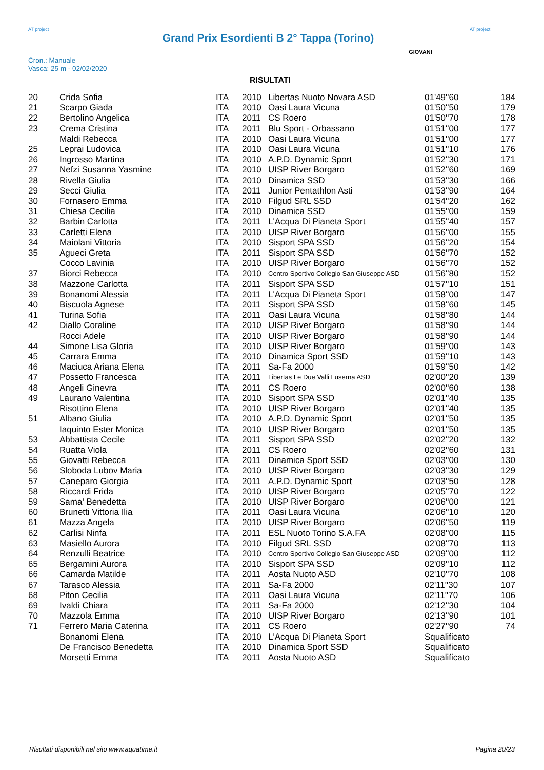AT project
Grand Prix Esordienti B 2° Tappa (Torino)
AT project
Cron.: Manuale
Vasca: 25 m - 02/02/2020
GIOVANI
RISULTATI
| 20 | Crida Sofia | ITA | 2010 | Libertas Nuoto Novara ASD | 01'49''60 | 184 |
| 21 | Scarpo Giada | ITA | 2010 | Oasi Laura Vicuna | 01'50''50 | 179 |
| 22 | Bertolino Angelica | ITA | 2011 | CS Roero | 01'50''70 | 178 |
| 23 | Crema Cristina | ITA | 2011 | Blu Sport - Orbassano | 01'51''00 | 177 |
| | Maldi Rebecca | ITA | 2010 | Oasi Laura Vicuna | 01'51''00 | 177 |
| 25 | Leprai Ludovica | ITA | 2010 | Oasi Laura Vicuna | 01'51''10 | 176 |
| 26 | Ingrosso Martina | ITA | 2010 | A.P.D. Dynamic Sport | 01'52''30 | 171 |
| 27 | Nefzi Susanna Yasmine | ITA | 2010 | UISP River Borgaro | 01'52''60 | 169 |
| 28 | Rivella Giulia | ITA | 2010 | Dinamica SSD | 01'53''30 | 166 |
| 29 | Secci Giulia | ITA | 2011 | Junior Pentathlon Asti | 01'53''90 | 164 |
| 30 | Fornasero Emma | ITA | 2010 | Filgud SRL SSD | 01'54''20 | 162 |
| 31 | Chiesa Cecilia | ITA | 2010 | Dinamica SSD | 01'55''00 | 159 |
| 32 | Barbin Carlotta | ITA | 2011 | L'Acqua Di Pianeta Sport | 01'55''40 | 157 |
| 33 | Carletti Elena | ITA | 2010 | UISP River Borgaro | 01'56''00 | 155 |
| 34 | Maiolani Vittoria | ITA | 2010 | Sisport SPA SSD | 01'56''20 | 154 |
| 35 | Agueci Greta | ITA | 2011 | Sisport SPA SSD | 01'56''70 | 152 |
| | Cocco Lavinia | ITA | 2010 | UISP River Borgaro | 01'56''70 | 152 |
| 37 | Biorci Rebecca | ITA | 2010 | Centro Sportivo Collegio San Giuseppe ASD | 01'56''80 | 152 |
| 38 | Mazzone Carlotta | ITA | 2011 | Sisport SPA SSD | 01'57''10 | 151 |
| 39 | Bonanomi Alessia | ITA | 2011 | L'Acqua Di Pianeta Sport | 01'58''00 | 147 |
| 40 | Biscuola Agnese | ITA | 2011 | Sisport SPA SSD | 01'58''60 | 145 |
| 41 | Turina Sofia | ITA | 2011 | Oasi Laura Vicuna | 01'58''80 | 144 |
| 42 | Diallo Coraline | ITA | 2010 | UISP River Borgaro | 01'58''90 | 144 |
| | Rocci Adele | ITA | 2010 | UISP River Borgaro | 01'58''90 | 144 |
| 44 | Simone Lisa Gloria | ITA | 2010 | UISP River Borgaro | 01'59''00 | 143 |
| 45 | Carrara Emma | ITA | 2010 | Dinamica Sport SSD | 01'59''10 | 143 |
| 46 | Maciuca Ariana Elena | ITA | 2011 | Sa-Fa 2000 | 01'59''50 | 142 |
| 47 | Possetto Francesca | ITA | 2011 | Libertas Le Due Valli Luserna ASD | 02'00''20 | 139 |
| 48 | Angeli Ginevra | ITA | 2011 | CS Roero | 02'00''60 | 138 |
| 49 | Laurano Valentina | ITA | 2010 | Sisport SPA SSD | 02'01''40 | 135 |
| | Risottino Elena | ITA | 2010 | UISP River Borgaro | 02'01''40 | 135 |
| 51 | Albano Giulia | ITA | 2010 | A.P.D. Dynamic Sport | 02'01''50 | 135 |
| | Iaquinto Ester Monica | ITA | 2010 | UISP River Borgaro | 02'01''50 | 135 |
| 53 | Abbattista Cecile | ITA | 2011 | Sisport SPA SSD | 02'02''20 | 132 |
| 54 | Ruatta Viola | ITA | 2011 | CS Roero | 02'02''60 | 131 |
| 55 | Giovatti Rebecca | ITA | 2011 | Dinamica Sport SSD | 02'03''00 | 130 |
| 56 | Sloboda Lubov Maria | ITA | 2010 | UISP River Borgaro | 02'03''30 | 129 |
| 57 | Caneparo Giorgia | ITA | 2011 | A.P.D. Dynamic Sport | 02'03''50 | 128 |
| 58 | Riccardi Frida | ITA | 2010 | UISP River Borgaro | 02'05''70 | 122 |
| 59 | Sama' Benedetta | ITA | 2010 | UISP River Borgaro | 02'06''00 | 121 |
| 60 | Brunetti Vittoria Ilia | ITA | 2011 | Oasi Laura Vicuna | 02'06''10 | 120 |
| 61 | Mazza Angela | ITA | 2010 | UISP River Borgaro | 02'06''50 | 119 |
| 62 | Carlisi Ninfa | ITA | 2011 | ESL Nuoto Torino S.A.FA | 02'08''00 | 115 |
| 63 | Masiello Aurora | ITA | 2010 | Filgud SRL SSD | 02'08''70 | 113 |
| 64 | Renzulli Beatrice | ITA | 2010 | Centro Sportivo Collegio San Giuseppe ASD | 02'09''00 | 112 |
| 65 | Bergamini Aurora | ITA | 2010 | Sisport SPA SSD | 02'09''10 | 112 |
| 66 | Camarda Matilde | ITA | 2011 | Aosta Nuoto ASD | 02'10''70 | 108 |
| 67 | Tarasco Alessia | ITA | 2011 | Sa-Fa 2000 | 02'11''30 | 107 |
| 68 | Piton Cecilia | ITA | 2011 | Oasi Laura Vicuna | 02'11''70 | 106 |
| 69 | Ivaldi Chiara | ITA | 2011 | Sa-Fa 2000 | 02'12''30 | 104 |
| 70 | Mazzola Emma | ITA | 2010 | UISP River Borgaro | 02'13''90 | 101 |
| 71 | Ferrero Maria Caterina | ITA | 2011 | CS Roero | 02'27''90 | 74 |
| | Bonanomi Elena | ITA | 2010 | L'Acqua Di Pianeta Sport | Squalificato | |
| | De Francisco Benedetta | ITA | 2010 | Dinamica Sport SSD | Squalificato | |
| | Morsetti Emma | ITA | 2011 | Aosta Nuoto ASD | Squalificato | |
Risultati disponibili nel sito www.aquatime.it Pagina 20/23